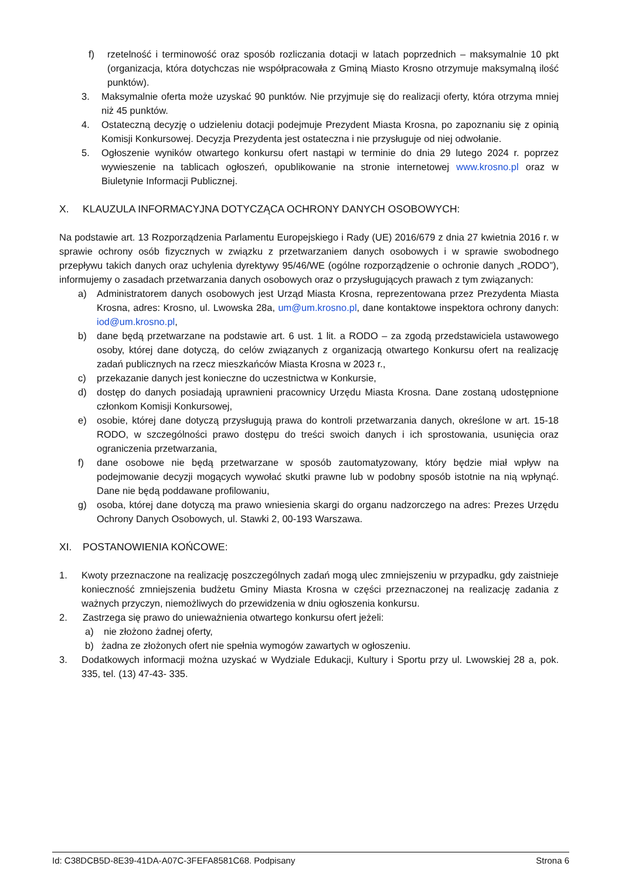f) rzetelność i terminowość oraz sposób rozliczania dotacji w latach poprzednich – maksymalnie 10 pkt (organizacja, która dotychczas nie współpracowała z Gminą Miasto Krosno otrzymuje maksymalną ilość punktów).
3. Maksymalnie oferta może uzyskać 90 punktów. Nie przyjmuje się do realizacji oferty, która otrzyma mniej niż 45 punktów.
4. Ostateczną decyzję o udzieleniu dotacji podejmuje Prezydent Miasta Krosna, po zapoznaniu się z opinią Komisji Konkursowej. Decyzja Prezydenta jest ostateczna i nie przysługuje od niej odwołanie.
5. Ogłoszenie wyników otwartego konkursu ofert nastąpi w terminie do dnia 29 lutego 2024 r. poprzez wywieszenie na tablicach ogłoszeń, opublikowanie na stronie internetowej www.krosno.pl oraz w Biuletynie Informacji Publicznej.
X. KLAUZULA INFORMACYJNA DOTYCZĄCA OCHRONY DANYCH OSOBOWYCH:
Na podstawie art. 13 Rozporządzenia Parlamentu Europejskiego i Rady (UE) 2016/679 z dnia 27 kwietnia 2016 r. w sprawie ochrony osób fizycznych w związku z przetwarzaniem danych osobowych i w sprawie swobodnego przepływu takich danych oraz uchylenia dyrektywy 95/46/WE (ogólne rozporządzenie o ochronie danych „RODO”), informujemy o zasadach przetwarzania danych osobowych oraz o przysługujących prawach z tym związanych:
a) Administratorem danych osobowych jest Urząd Miasta Krosna, reprezentowana przez Prezydenta Miasta Krosna, adres: Krosno, ul. Lwowska 28a, um@um.krosno.pl, dane kontaktowe inspektora ochrony danych: iod@um.krosno.pl,
b) dane będą przetwarzane na podstawie art. 6 ust. 1 lit. a RODO – za zgodą przedstawiciela ustawowego osoby, której dane dotyczą, do celów związanych z organizacją otwartego Konkursu ofert na realizację zadań publicznych na rzecz mieszkańców Miasta Krosna w 2023 r.,
c) przekazanie danych jest konieczne do uczestnictwa w Konkursie,
d) dostęp do danych posiadają uprawnieni pracownicy Urzędu Miasta Krosna. Dane zostaną udostępnione członkom Komisji Konkursowej,
e) osobie, której dane dotyczą przysługują prawa do kontroli przetwarzania danych, określone w art. 15-18 RODO, w szczególności prawo dostępu do treści swoich danych i ich sprostowania, usunięcia oraz ograniczenia przetwarzania,
f) dane osobowe nie będą przetwarzane w sposób zautomatyzowany, który będzie miał wpływ na podejmowanie decyzji mogących wywołać skutki prawne lub w podobny sposób istotnie na nią wpłynąć. Dane nie będą poddawane profilowaniu,
g) osoba, której dane dotyczą ma prawo wniesienia skargi do organu nadzorczego na adres: Prezes Urzędu Ochrony Danych Osobowych, ul. Stawki 2, 00-193 Warszawa.
XI. POSTANOWIENIA KOŃCOWE:
1. Kwoty przeznaczone na realizację poszczególnych zadań mogą ulec zmniejszeniu w przypadku, gdy zaistnieje konieczność zmniejszenia budżetu Gminy Miasta Krosna w części przeznaczonej na realizację zadania z ważnych przyczyn, niemożliwych do przewidzenia w dniu ogłoszenia konkursu.
2. Zastrzega się prawo do unieważnienia otwartego konkursu ofert jeżeli:
a) nie złożono żadnej oferty,
b) żadna ze złożonych ofert nie spełnia wymogów zawartych w ogłoszeniu.
3. Dodatkowych informacji można uzyskać w Wydziale Edukacji, Kultury i Sportu przy ul. Lwowskiej 28 a, pok. 335, tel. (13) 47-43- 335.
Id: C38DCB5D-8E39-41DA-A07C-3FEFA8581C68. Podpisany Strona 6